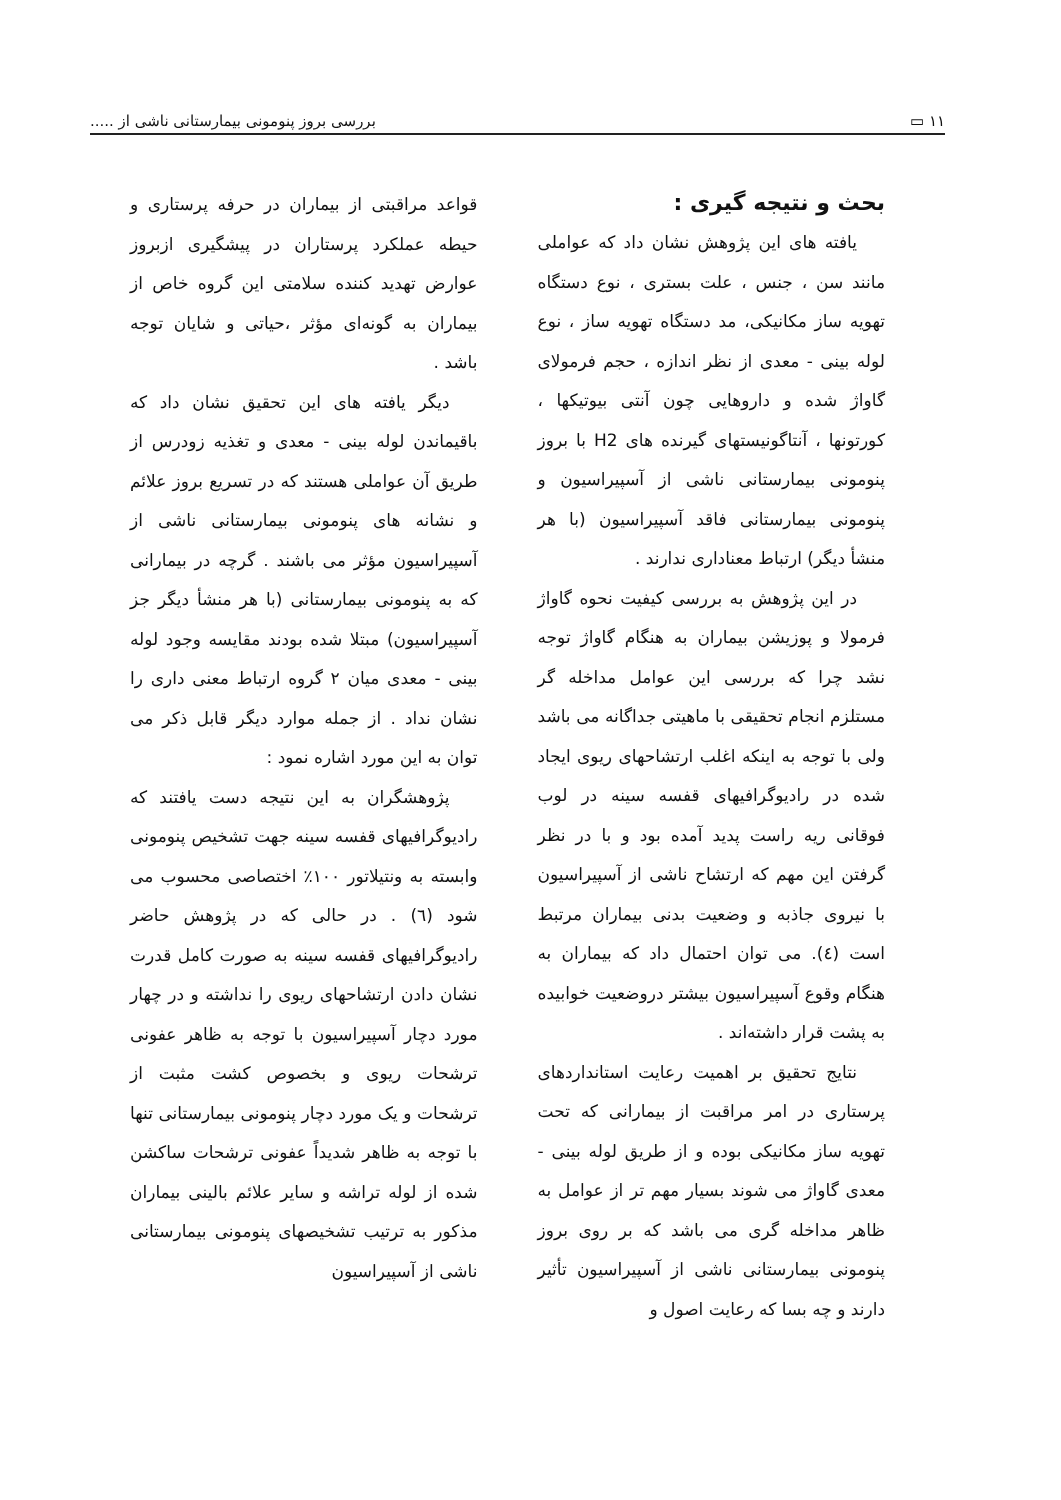۱۱ ▭ بررسی بروز پنومونی بیمارستانی ناشی از .....
بحث و نتیجه گیری :
یافته های این پژوهش نشان داد که عواملی مانند سن ، جنس ، علت بستری ، نوع دستگاه تهویه ساز مکانیکی، مد دستگاه تهویه ساز ، نوع لوله بینی - معدی از نظر اندازه ، حجم فرمولای گاواژ شده و داروهایی چون آنتی بیوتیکها ، کورتونها ، آنتاگونیستهای گیرنده های H2 با بروز پنومونی بیمارستانی ناشی از آسپیراسیون و پنومونی بیمارستانی فاقد آسپیراسیون (با هر منشأ دیگر) ارتباط معناداری ندارند .
در این پژوهش به بررسی کیفیت نحوه گاواژ فرمولا و پوزیشن بیماران به هنگام گاواژ توجه نشد چرا که بررسی این عوامل مداخله گر مستلزم انجام تحقیقی با ماهیتی جداگانه می باشد ولی با توجه به اینکه اغلب ارتشاحهای ریوی ایجاد شده در رادیوگرافیهای قفسه سینه در لوب فوقانی ریه راست پدید آمده بود و با در نظر گرفتن این مهم که ارتشاح ناشی از آسپیراسیون با نیروی جاذبه و وضعیت بدنی بیماران مرتبط است (٤). می توان احتمال داد که بیماران به هنگام وقوع آسپیراسیون بیشتر دروضعیت خوابیده به پشت قرار داشته‌اند .
نتایج تحقیق بر اهمیت رعایت استانداردهای پرستاری در امر مراقبت از بیمارانی که تحت تهویه ساز مکانیکی بوده و از طریق لوله بینی - معدی گاواژ می شوند بسیار مهم تر از عوامل به ظاهر مداخله گری می باشد که بر روی بروز پنومونی بیمارستانی ناشی از آسپیراسیون تأثیر دارند و چه بسا که رعایت اصول و
قواعد مراقبتی از بیماران در حرفه پرستاری و حیطه عملکرد پرستاران در پیشگیری ازبروز عوارض تهدید کننده سلامتی این گروه خاص از بیماران به گونه‌ای مؤثر ،حیاتی و شایان توجه باشد .
دیگر یافته های این تحقیق نشان داد که باقیماندن لوله بینی - معدی و تغذیه زودرس از طریق آن عواملی هستند که در تسریع بروز علائم و نشانه های پنومونی بیمارستانی ناشی از آسپیراسیون مؤثر می باشند . گرچه در بیمارانی که به پنومونی بیمارستانی (با هر منشأ دیگر جز آسپیراسیون) مبتلا شده بودند مقایسه وجود لوله بینی - معدی میان ۲ گروه ارتباط معنی داری را نشان نداد . از جمله موارد دیگر قابل ذکر می توان به این مورد اشاره نمود :
پژوهشگران به این نتیجه دست یافتند که رادیوگرافیهای قفسه سینه جهت تشخیص پنومونی وابسته به ونتیلاتور ۱۰۰٪ اختصاصی محسوب می شود (٦) . در حالی که در پژوهش حاضر رادیوگرافیهای قفسه سینه به صورت کامل قدرت نشان دادن ارتشاحهای ریوی را نداشته و در چهار مورد دچار آسپیراسیون با توجه به ظاهر عفونی ترشحات ریوی و بخصوص کشت مثبت از ترشحات و یک مورد دچار پنومونی بیمارستانی تنها با توجه به ظاهر شدیداً عفونی ترشحات ساکشن شده از لوله تراشه و سایر علائم بالینی بیماران مذکور به ترتیب تشخیصهای پنومونی بیمارستانی ناشی از آسپیراسیون